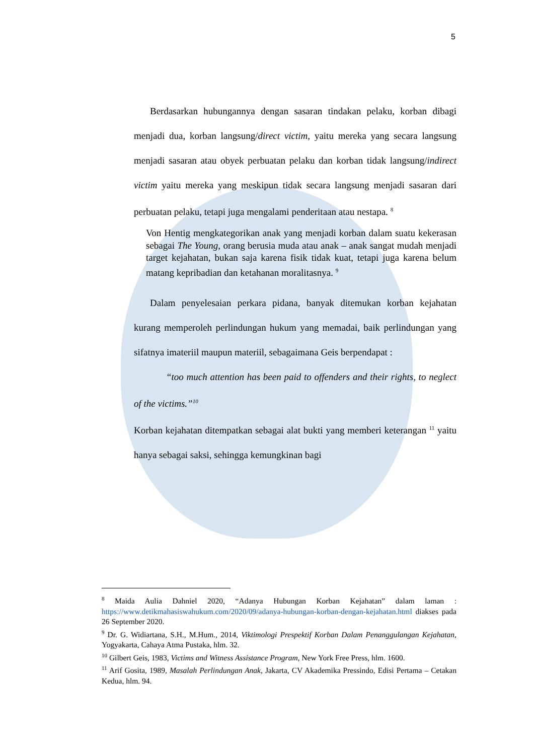5
Berdasarkan hubungannya dengan sasaran tindakan pelaku, korban dibagi menjadi dua, korban langsung/direct victim, yaitu mereka yang secara langsung menjadi sasaran atau obyek perbuatan pelaku dan korban tidak langsung/indirect victim yaitu mereka yang meskipun tidak secara langsung menjadi sasaran dari perbuatan pelaku, tetapi juga mengalami penderitaan atau nestapa. <sup>8</sup>
Von Hentig mengkategorikan anak yang menjadi korban dalam suatu kekerasan sebagai The Young, orang berusia muda atau anak – anak sangat mudah menjadi target kejahatan, bukan saja karena fisik tidak kuat, tetapi juga karena belum matang kepribadian dan ketahanan moralitasnya. <sup>9</sup>
Dalam penyelesaian perkara pidana, banyak ditemukan korban kejahatan kurang memperoleh perlindungan hukum yang memadai, baik perlindungan yang sifatnya imateriil maupun materiil, sebagaimana Geis berpendapat :
“too much attention has been paid to offenders and their rights, to neglect of the victims.”<sup>10</sup>
Korban kejahatan ditempatkan sebagai alat bukti yang memberi keterangan <sup>11</sup> yaitu hanya sebagai saksi, sehingga kemungkinan bagi
<sup>8</sup> Maida Aulia Dahniel 2020, “Adanya Hubungan Korban Kejahatan” dalam laman : https://www.detikmahasiswahukum.com/2020/09/adanya-hubungan-korban-dengan-kejahatan.html diakses pada 26 September 2020.
<sup>9</sup> Dr. G. Widiartana, S.H., M.Hum., 2014, Viktimologi Prespektif Korban Dalam Penanggulangan Kejahatan, Yogyakarta, Cahaya Atma Pustaka, hlm. 32.
<sup>10</sup> Gilbert Geis, 1983, Victims and Witness Assistance Program, New York Free Press, hlm. 1600.
<sup>11</sup> Arif Gosita, 1989, Masalah Perlindungan Anak, Jakarta, CV Akademika Pressindo, Edisi Pertama – Cetakan Kedua, hlm. 94.